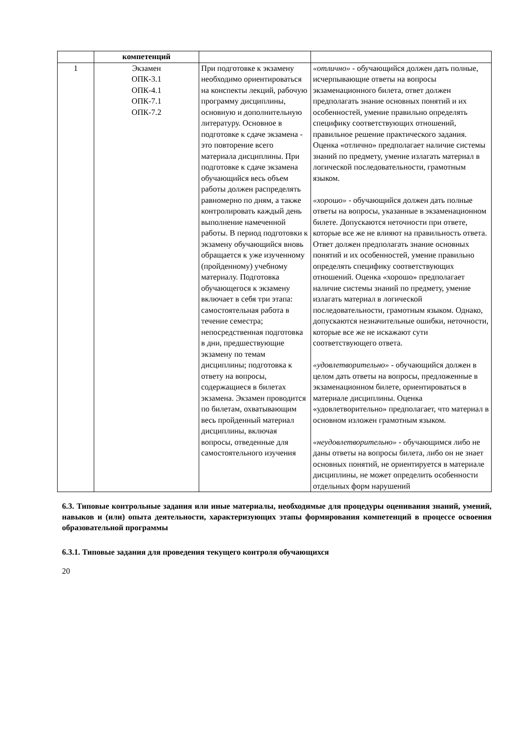| | компетенций | | |
| 1 | Экзамен ОПК-3.1 ОПК-4.1 ОПК-7.1 ОПК-7.2 | При подготовке к экзамену необходимо ориентироваться на конспекты лекций, рабочую программу дисциплины, основную и дополнительную литературу. Основное в подготовке к сдаче экзамена - это повторение всего материала дисциплины. При подготовке к сдаче экзамена обучающийся весь объем работы должен распределять равномерно по дням, а также контролировать каждый день выполнение намеченной работы. В период подготовки к экзамену обучающийся вновь обращается к уже изученному (пройденному) учебному материалу. Подготовка обучающегося к экзамену включает в себя три этапа: самостоятельная работа в течение семестра; непосредственная подготовка в дни, предшествующие экзамену по темам дисциплины; подготовка к ответу на вопросы, содержащиеся в билетах экзамена. Экзамен проводится по билетам, охватывающим весь пройденный материал дисциплины, включая вопросы, отведенные для самостоятельного изучения | «отлично» - обучающийся должен дать полные, исчерпывающие ответы на вопросы экзаменационного билета, ответ должен предполагать знание основных понятий и их особенностей, умение правильно определять специфику соответствующих отношений, правильное решение практического задания. Оценка «отлично» предполагает наличие системы знаний по предмету, умение излагать материал в логической последовательности, грамотным языком. «хорошо» - обучающийся должен дать полные ответы на вопросы, указанные в экзаменационном билете. Допускаются неточности при ответе, которые все же не влияют на правильность ответа. Ответ должен предполагать знание основных понятий и их особенностей, умение правильно определять специфику соответствующих отношений. Оценка «хорошо» предполагает наличие системы знаний по предмету, умение излагать материал в логической последовательности, грамотным языком. Однако, допускаются незначительные ошибки, неточности, которые все же не искажают сути соответствующего ответа. «удовлетворительно» - обучающийся должен в целом дать ответы на вопросы, предложенные в экзаменационном билете, ориентироваться в материале дисциплины. Оценка «удовлетворительно» предполагает, что материал в основном изложен грамотным языком. «неудовлетворительно» - обучающимся либо не даны ответы на вопросы билета, либо он не знает основных понятий, не ориентируется в материале дисциплины, не может определить особенности отдельных форм нарушений |
6.3. Типовые контрольные задания или иные материалы, необходимые для процедуры оценивания знаний, умений, навыков и (или) опыта деятельности, характеризующих этапы формирования компетенций в процессе освоения образовательной программы
6.3.1. Типовые задания для проведения текущего контроля обучающихся
20